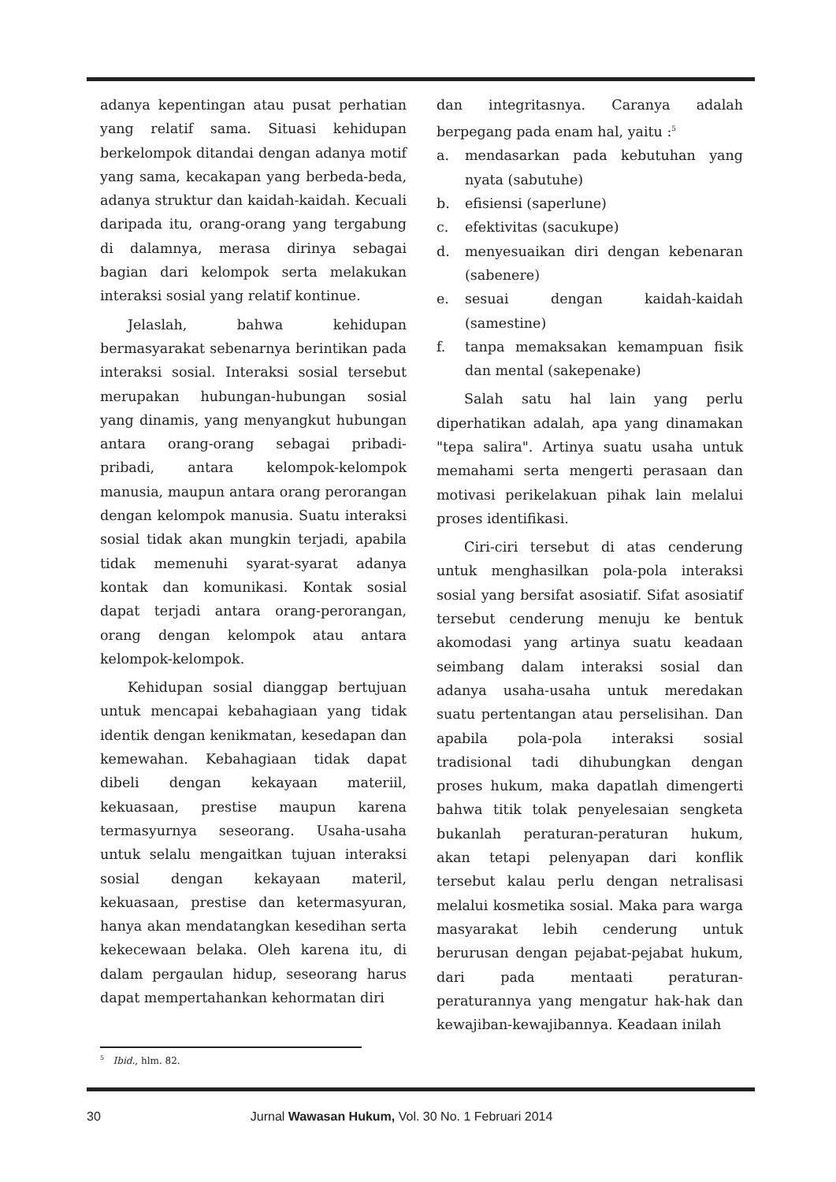adanya kepentingan atau pusat perhatian yang relatif sama. Situasi kehidupan berkelompok ditandai dengan adanya motif yang sama, kecakapan yang berbeda-beda, adanya struktur dan kaidah-kaidah. Kecuali daripada itu, orang-orang yang tergabung di dalamnya, merasa dirinya sebagai bagian dari kelompok serta melakukan interaksi sosial yang relatif kontinue.
Jelaslah, bahwa kehidupan bermasyarakat sebenarnya berintikan pada interaksi sosial. Interaksi sosial tersebut merupakan hubungan-hubungan sosial yang dinamis, yang menyangkut hubungan antara orang-orang sebagai pribadi-pribadi, antara kelompok-kelompok manusia, maupun antara orang perorangan dengan kelompok manusia. Suatu interaksi sosial tidak akan mungkin terjadi, apabila tidak memenuhi syarat-syarat adanya kontak dan komunikasi. Kontak sosial dapat terjadi antara orang-perorangan, orang dengan kelompok atau antara kelompok-kelompok.
Kehidupan sosial dianggap bertujuan untuk mencapai kebahagiaan yang tidak identik dengan kenikmatan, kesedapan dan kemewahan. Kebahagiaan tidak dapat dibeli dengan kekayaan materiil, kekuasaan, prestise maupun karena termasyurnya seseorang. Usaha-usaha untuk selalu mengaitkan tujuan interaksi sosial dengan kekayaan materil, kekuasaan, prestise dan ketermasyuran, hanya akan mendatangkan kesedihan serta kekecewaan belaka. Oleh karena itu, di dalam pergaulan hidup, seseorang harus dapat mempertahankan kehormatan diri
dan integritasnya. Caranya adalah berpegang pada enam hal, yaitu :<sup>5</sup>
a. mendasarkan pada kebutuhan yang nyata (sabutuhe)
b. efisiensi (saperlune)
c. efektivitas (sacukupe)
d. menyesuaikan diri dengan kebenaran (sabenere)
e. sesuai dengan kaidah-kaidah (samestine)
f. tanpa memaksakan kemampuan fisik dan mental (sakepenake)
Salah satu hal lain yang perlu diperhatikan adalah, apa yang dinamakan "tepa salira". Artinya suatu usaha untuk memahami serta mengerti perasaan dan motivasi perikelakuan pihak lain melalui proses identifikasi.
Ciri-ciri tersebut di atas cenderung untuk menghasilkan pola-pola interaksi sosial yang bersifat asosiatif. Sifat asosiatif tersebut cenderung menuju ke bentuk akomodasi yang artinya suatu keadaan seimbang dalam interaksi sosial dan adanya usaha-usaha untuk meredakan suatu pertentangan atau perselisihan. Dan apabila pola-pola interaksi sosial tradisional tadi dihubungkan dengan proses hukum, maka dapatlah dimengerti bahwa titik tolak penyelesaian sengketa bukanlah peraturan-peraturan hukum, akan tetapi pelenyapan dari konflik tersebut kalau perlu dengan netralisasi melalui kosmetika sosial. Maka para warga masyarakat lebih cenderung untuk berurusan dengan pejabat-pejabat hukum, dari pada mentaati peraturan-peraturannya yang mengatur hak-hak dan kewajiban-kewajibannya. Keadaan inilah
<sup>5</sup> Ibid., hlm. 82.
30 Jurnal Wawasan Hukum, Vol. 30 No. 1 Februari 2014